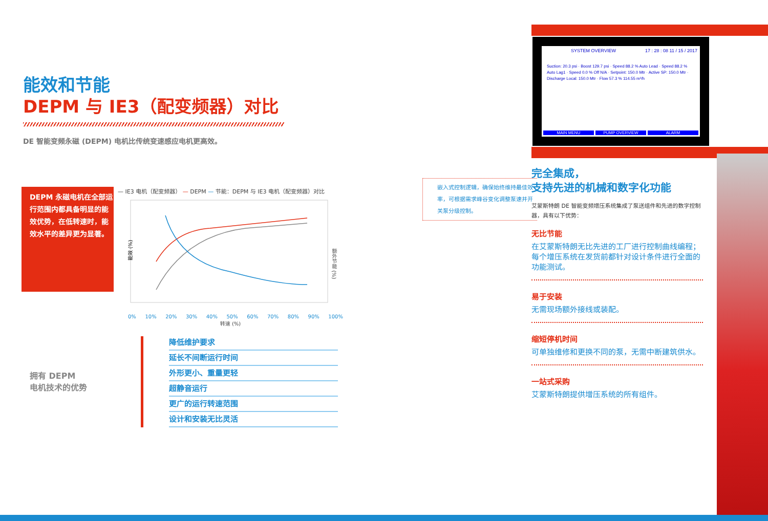能效和节能
DEPM 与 IE3（配变频器）对比
DE 智能变频永磁 (DEPM) 电机比传统变速感应电机更高效。
DEPM 永磁电机在全部运行范围内都具备明显的能效优势，在低转速时，能效水平的差异更为显著。
— IE3 电机（配变频器） — DEPM — 节能：DEPM 与 IE3 电机（配变频器）对比
能效 (%)
0% 10% 20% 30% 40% 50% 60% 70% 80% 90% 100%
转速 (%)
额外节能 (%)
拥有 DEPM
电机技术的优势
降低维护要求
延长不间断运行时间
外形更小、重量更轻
超静音运行
更广的运行转速范围
设计和安装无比灵活
嵌入式控制逻辑，确保始终维持最佳效率，可根据需求峰谷变化调整泵速并开关泵分级控制。
SYSTEM OVERVIEW 17 : 28 : 08 11 / 15 / 2017
Suction: 20.3 psi · Boost 129.7 psi · Speed 88.2 % Auto Lead · Speed 88.2 % Auto Lag1 · Speed 0.0 % Off N/A · Setpoint: 150.0 Mtr · Active SP: 150.0 Mtr · Discharge Local: 150.0 Mtr · Flow 57.3 % 114.55 m³/h
MAIN MENU PUMP OVERVIEW ALARM
完全集成，
支持先进的机械和数字化功能
艾蒙斯特朗 DE 智能变频增压系统集成了泵送组件和先进的数字控制器，具有以下优势：
无比节能
在艾蒙斯特朗无比先进的工厂进行控制曲线编程；每个增压系统在发货前都针对设计条件进行全面的功能测试。
易于安装
无需现场额外接线或装配。
缩短停机时间
可单独维修和更换不同的泵，无需中断建筑供水。
一站式采购
艾蒙斯特朗提供增压系统的所有组件。